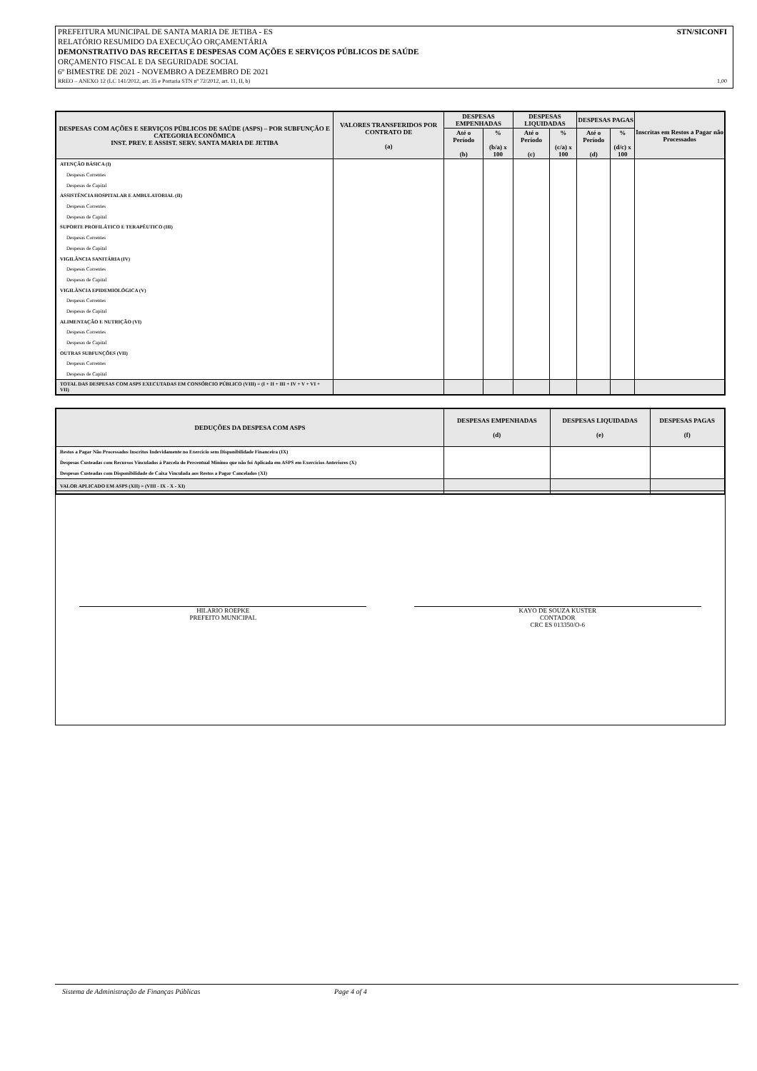PREFEITURA MUNICIPAL DE SANTA MARIA DE JETIBA - ES STN/SICONFI
RELATÓRIO RESUMIDO DA EXECUÇÃO ORÇAMENTÁRIA
DEMONSTRATIVO DAS RECEITAS E DESPESAS COM AÇÕES E SERVIÇOS PÚBLICOS DE SAÚDE
ORÇAMENTO FISCAL E DA SEGURIDADE SOCIAL
6º BIMESTRE DE 2021 - NOVEMBRO A DEZEMBRO DE 2021
RREO – ANEXO 12 (LC 141/2012, art. 35 e Portaria STN nº 72/2012, art. 11, II, b) 1,00
| DESPESAS COM AÇÕES E SERVIÇOS PÚBLICOS DE SAÚDE (ASPS) – POR SUBFUNÇÃO E CATEGORIA ECONÔMICA INST. PREV. E ASSIST. SERV. SANTA MARIA DE JETIBA | VALORES TRANSFERIDOS POR CONTRATO DE (a) | DESPESAS EMPENHADAS | | DESPESAS LIQUIDADAS | | DESPESAS PAGAS | | Inscritas em Restos a Pagar não Processados |
| --- | --- | --- | --- | --- | --- | --- | --- | --- |
| | | Até o Período (b) | % (b/a) x 100 | Até o Período (c) | % (c/a) x 100 | Até o Período (d) | % (d/c) x 100 | |
| ATENÇÃO BÁSICA (I) | | | | | | | | |
| Despesas Correntes | | | | | | | | |
| Despesas de Capital | | | | | | | | |
| ASSISTÊNCIA HOSPITALAR E AMBULATORIAL (II) | | | | | | | | |
| Despesas Correntes | | | | | | | | |
| Despesas de Capital | | | | | | | | |
| SUPORTE PROFILÁTICO E TERAPÊUTICO (III) | | | | | | | | |
| Despesas Correntes | | | | | | | | |
| Despesas de Capital | | | | | | | | |
| VIGILÂNCIA SANITÁRIA (IV) | | | | | | | | |
| Despesas Correntes | | | | | | | | |
| Despesas de Capital | | | | | | | | |
| VIGILÂNCIA EPIDEMIOLÓGICA (V) | | | | | | | | |
| Despesas Correntes | | | | | | | | |
| Despesas de Capital | | | | | | | | |
| ALIMENTAÇÃO E NUTRIÇÃO (VI) | | | | | | | | |
| Despesas Correntes | | | | | | | | |
| Despesas de Capital | | | | | | | | |
| OUTRAS SUBFUNÇÕES (VII) | | | | | | | | |
| Despesas Correntes | | | | | | | | |
| Despesas de Capital | | | | | | | | |
| TOTAL DAS DESPESAS COM ASPS EXECUTADAS EM CONSÓRCIO PÚBLICO (VIII) = (I + II + III + IV + V + VI + VII) | | | | | | | | |
| DEDUÇÕES DA DESPESA COM ASPS | DESPESAS EMPENHADAS (d) | DESPESAS LIQUIDADAS (e) | DESPESAS PAGAS (f) |
| --- | --- | --- | --- |
| Restos a Pagar Não Processados Inscritos Indevidamente no Exercício sem Disponibilidade Financeira (IX) | | | |
| Despesas Custeadas com Recursos Vinculados à Parcela do Percentual Mínimo que não foi Aplicada em ASPS em Exercícios Anteriores (X) | | | |
| Despesas Custeadas com Disponibilidade de Caixa Vinculada aos Restos a Pagar Cancelados (XI) | | | |
| VALOR APLICADO EM ASPS (XII) = (VIII - IX - X - XI) | | | |
HILARIO ROEPKE
PREFEITO MUNICIPAL
KAYO DE SOUZA KUSTER
CONTADOR
CRC ES 013350/O-6
Sistema de Administração de Finanças Públicas Page 4 of 4